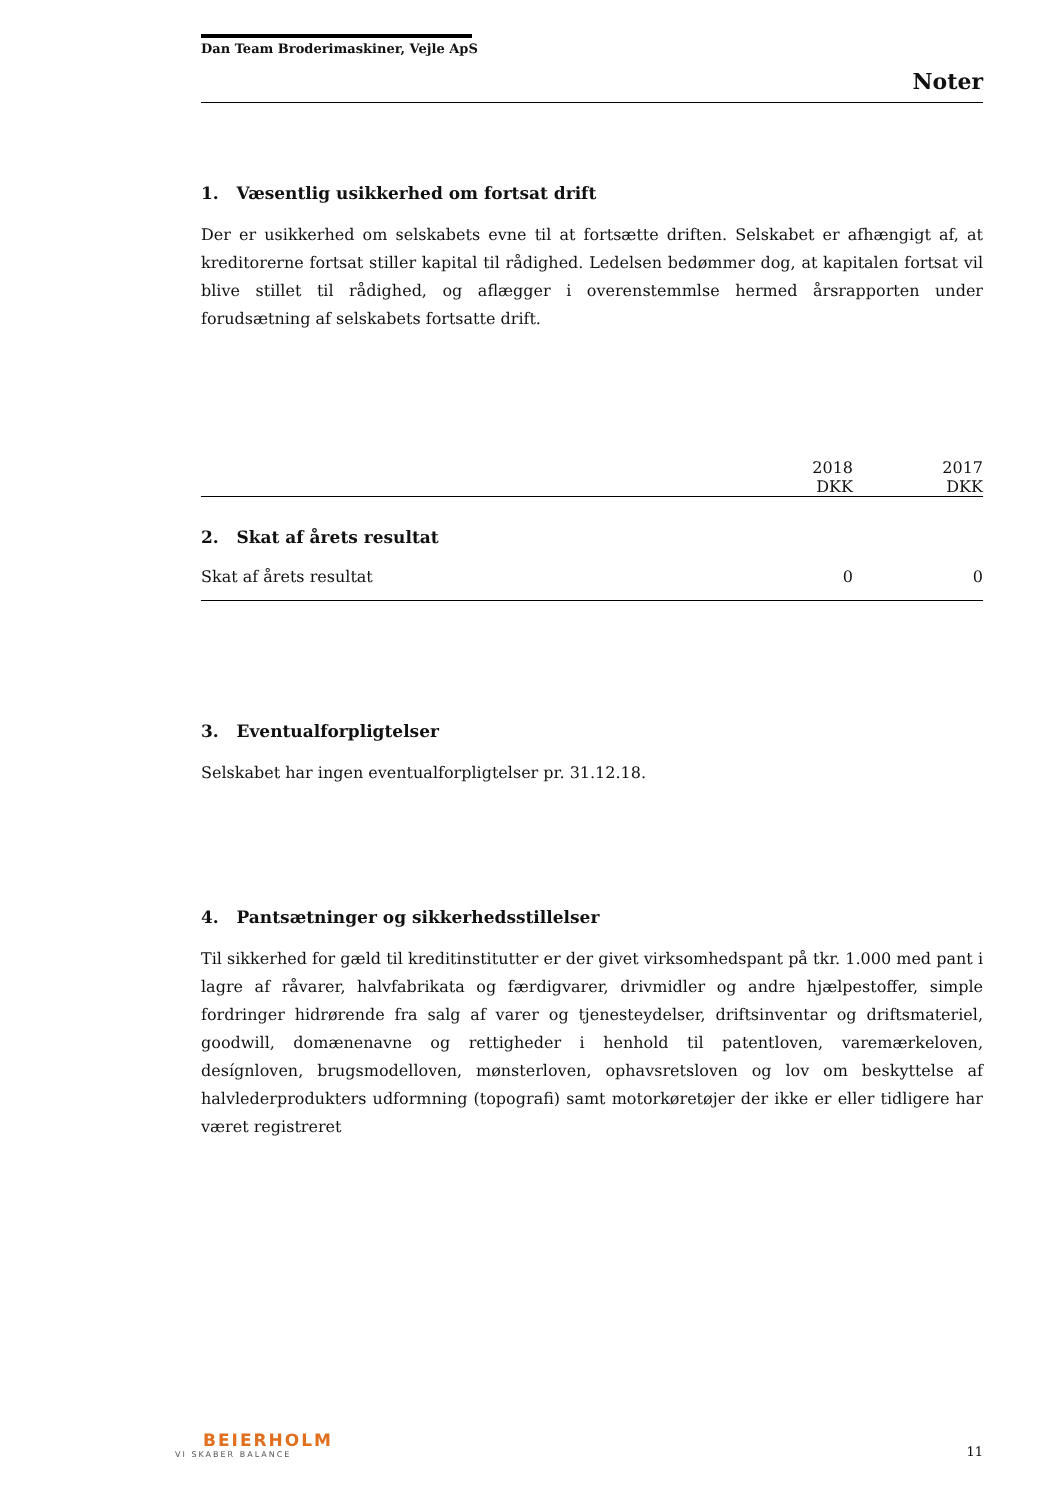Dan Team Broderimaskiner, Vejle ApS
Noter
1. Væsentlig usikkerhed om fortsat drift
Der er usikkerhed om selskabets evne til at fortsætte driften. Selskabet er afhængigt af, at kreditorerne fortsat stiller kapital til rådighed. Ledelsen bedømmer dog, at kapitalen fortsat vil blive stillet til rådighed, og aflægger i overenstemmlse hermed årsrapporten under forudsætning af selskabets fortsatte drift.
| | 2018 DKK | 2017 DKK |
| --- | --- | --- |
| 2. Skat af årets resultat | | |
| Skat af årets resultat | 0 | 0 |
3. Eventualforpligtelser
Selskabet har ingen eventualforpligtelser pr. 31.12.18.
4. Pantsætninger og sikkerhedsstillelser
Til sikkerhed for gæld til kreditinstitutter er der givet virksomhedspant på tkr. 1.000 med pant i lagre af råvarer, halvfabrikata og færdigvarer, drivmidler og andre hjælpestoffer, simple fordringer hidrørende fra salg af varer og tjenesteydelser, driftsinventar og driftsmateriel, goodwill, domænenavne og rettigheder i henhold til patentloven, varemærkeloven, desígnloven, brugsmodelloven, mønsterloven, ophavsretsloven og lov om beskyttelse af halvlederprodukters udformning (topografi) samt motorkøretøjer der ikke er eller tidligere har været registreret
BEIERHOLM
VI SKABER BALANCE
11